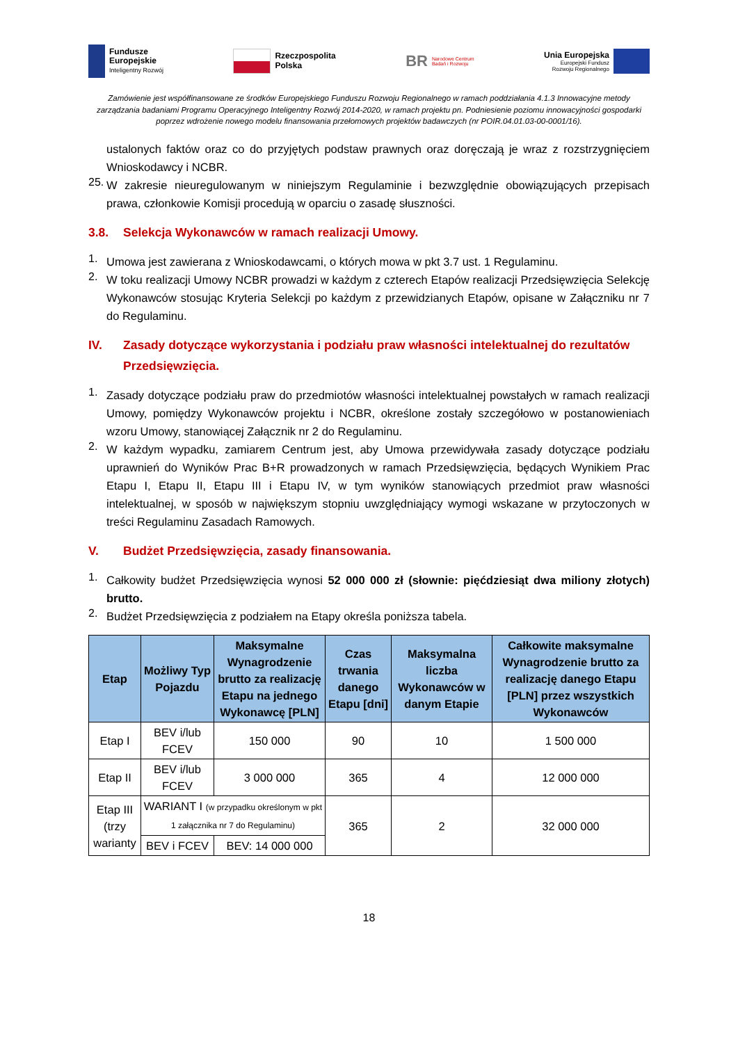Fundusze
Europejskie
Inteligentny Rozwój
Rzeczpospolita
Polska
BR Narodowe Centrum
Badań i Rozwoju
Unia Europejska
Europejski Fundusz
Rozwoju Regionalnego
Zamówienie jest współfinansowane ze środków Europejskiego Funduszu Rozwoju Regionalnego w ramach poddziałania 4.1.3 Innowacyjne metody zarządzania badaniami Programu Operacyjnego Inteligentny Rozwój 2014-2020, w ramach projektu pn. Podniesienie poziomu innowacyjności gospodarki poprzez wdrożenie nowego modelu finansowania przełomowych projektów badawczych (nr POIR.04.01.03-00-0001/16).
ustalonych faktów oraz co do przyjętych podstaw prawnych oraz doręczają je wraz z rozstrzygnięciem Wnioskodawcy i NCBR.
25.
W zakresie nieuregulowanym w niniejszym Regulaminie i bezwzględnie obowiązujących przepisach prawa, członkowie Komisji procedują w oparciu o zasadę słuszności.
3.8. Selekcja Wykonawców w ramach realizacji Umowy.
1.
Umowa jest zawierana z Wnioskodawcami, o których mowa w pkt 3.7 ust. 1 Regulaminu.
2.
W toku realizacji Umowy NCBR prowadzi w każdym z czterech Etapów realizacji Przedsięwzięcia Selekcję Wykonawców stosując Kryteria Selekcji po każdym z przewidzianych Etapów, opisane w Załączniku nr 7 do Regulaminu.
IV. Zasady dotyczące wykorzystania i podziału praw własności intelektualnej do rezultatów Przedsięwzięcia.
1.
Zasady dotyczące podziału praw do przedmiotów własności intelektualnej powstałych w ramach realizacji Umowy, pomiędzy Wykonawców projektu i NCBR, określone zostały szczegółowo w postanowieniach wzoru Umowy, stanowiącej Załącznik nr 2 do Regulaminu.
2.
W każdym wypadku, zamiarem Centrum jest, aby Umowa przewidywała zasady dotyczące podziału uprawnień do Wyników Prac B+R prowadzonych w ramach Przedsięwzięcia, będących Wynikiem Prac Etapu I, Etapu II, Etapu III i Etapu IV, w tym wyników stanowiących przedmiot praw własności intelektualnej, w sposób w największym stopniu uwzględniający wymogi wskazane w przytoczonych w treści Regulaminu Zasadach Ramowych.
V. Budżet Przedsięwzięcia, zasady finansowania.
1.
Całkowity budżet Przedsięwzięcia wynosi 52 000 000 zł (słownie: pięćdziesiąt dwa miliony złotych) brutto.
2.
Budżet Przedsięwzięcia z podziałem na Etapy określa poniższa tabela.
| Etap | Możliwy Typ Pojazdu | Maksymalne Wynagrodzenie brutto za realizację Etapu na jednego Wykonawcę [PLN] | Czas trwania danego Etapu [dni] | Maksymalna liczba Wykonawców w danym Etapie | Całkowite maksymalne Wynagrodzenie brutto za realizację danego Etapu [PLN] przez wszystkich Wykonawców |
| --- | --- | --- | --- | --- | --- |
| Etap I | BEV i/lub FCEV | 150 000 | 90 | 10 | 1 500 000 |
| Etap II | BEV i/lub FCEV | 3 000 000 | 365 | 4 | 12 000 000 |
| Etap III (trzy warianty | WARIANT I (w przypadku określonym w pkt 1 załącznika nr 7 do Regulaminu) | | 365 | 2 | 32 000 000 |
| | BEV i FCEV | BEV: 14 000 000 | | | |
18